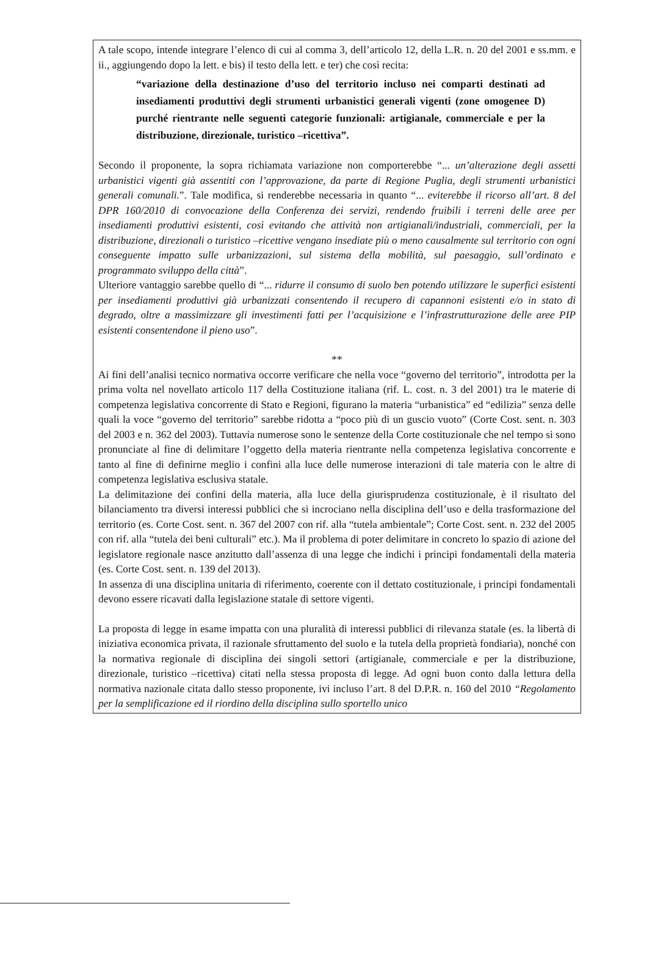A tale scopo, intende integrare l’elenco di cui al comma 3, dell’articolo 12, della L.R. n. 20 del 2001 e ss.mm. e ii., aggiungendo dopo la lett. e bis) il testo della lett. e ter) che così recita:
“variazione della destinazione d’uso del territorio incluso nei comparti destinati ad insediamenti produttivi degli strumenti urbanistici generali vigenti (zone omogenee D) purché rientrante nelle seguenti categorie funzionali: artigianale, commerciale e per la distribuzione, direzionale, turistico –ricettiva”.
Secondo il proponente, la sopra richiamata variazione non comporterebbe “... un’alterazione degli assetti urbanistici vigenti già assentiti con l’approvazione, da parte di Regione Puglia, degli strumenti urbanistici generali comunali.”. Tale modifica, si renderebbe necessaria in quanto “... eviterebbe il ricorso all’art. 8 del DPR 160/2010 di convocazione della Conferenza dei servizi, rendendo fruibili i terreni delle aree per insediamenti produttivi esistenti, così evitando che attività non artigianali/industriali, commerciali, per la distribuzione, direzionali o turistico –ricettive vengano insediate più o meno causalmente sul territorio con ogni conseguente impatto sulle urbanizzazioni, sul sistema della mobilità, sul paesaggio, sull’ordinato e programmato sviluppo della città”.
Ulteriore vantaggio sarebbe quello di “... ridurre il consumo di suolo ben potendo utilizzare le superfici esistenti per insediamenti produttivi già urbanizzati consentendo il recupero di capannoni esistenti e/o in stato di degrado, oltre a massimizzare gli investimenti fatti per l’acquisizione e l’infrastrutturazione delle aree PIP esistenti consentendone il pieno uso”.
**
Ai fini dell’analisi tecnico normativa occorre verificare che nella voce “governo del territorio”, introdotta per la prima volta nel novellato articolo 117 della Costituzione italiana (rif. L. cost. n. 3 del 2001) tra le materie di competenza legislativa concorrente di Stato e Regioni, figurano la materia “urbanistica” ed “edilizia” senza delle quali la voce “governo del territorio” sarebbe ridotta a “poco più di un guscio vuoto” (Corte Cost. sent. n. 303 del 2003 e n. 362 del 2003). Tuttavia numerose sono le sentenze della Corte costituzionale che nel tempo si sono pronunciate al fine di delimitare l’oggetto della materia rientrante nella competenza legislativa concorrente e tanto al fine di definirne meglio i confini alla luce delle numerose interazioni di tale materia con le altre di competenza legislativa esclusiva statale.
La delimitazione dei confini della materia, alla luce della giurisprudenza costituzionale, è il risultato del bilanciamento tra diversi interessi pubblici che si incrociano nella disciplina dell’uso e della trasformazione del territorio (es. Corte Cost. sent. n. 367 del 2007 con rif. alla “tutela ambientale”; Corte Cost. sent. n. 232 del 2005 con rif. alla “tutela dei beni culturali” etc.). Ma il problema di poter delimitare in concreto lo spazio di azione del legislatore regionale nasce anzitutto dall’assenza di una legge che indichi i principi fondamentali della materia (es. Corte Cost. sent. n. 139 del 2013).
In assenza di una disciplina unitaria di riferimento, coerente con il dettato costituzionale, i principi fondamentali devono essere ricavati dalla legislazione statale di settore vigenti.
La proposta di legge in esame impatta con una pluralità di interessi pubblici di rilevanza statale (es. la libertà di iniziativa economica privata, il razionale sfruttamento del suolo e la tutela della proprietà fondiaria), nonché con la normativa regionale di disciplina dei singoli settori (artigianale, commerciale e per la distribuzione, direzionale, turistico –ricettiva) citati nella stessa proposta di legge. Ad ogni buon conto dalla lettura della normativa nazionale citata dallo stesso proponente, ivi incluso l’art. 8 del D.P.R. n. 160 del 2010 “Regolamento per la semplificazione ed il riordino della disciplina sullo sportello unico